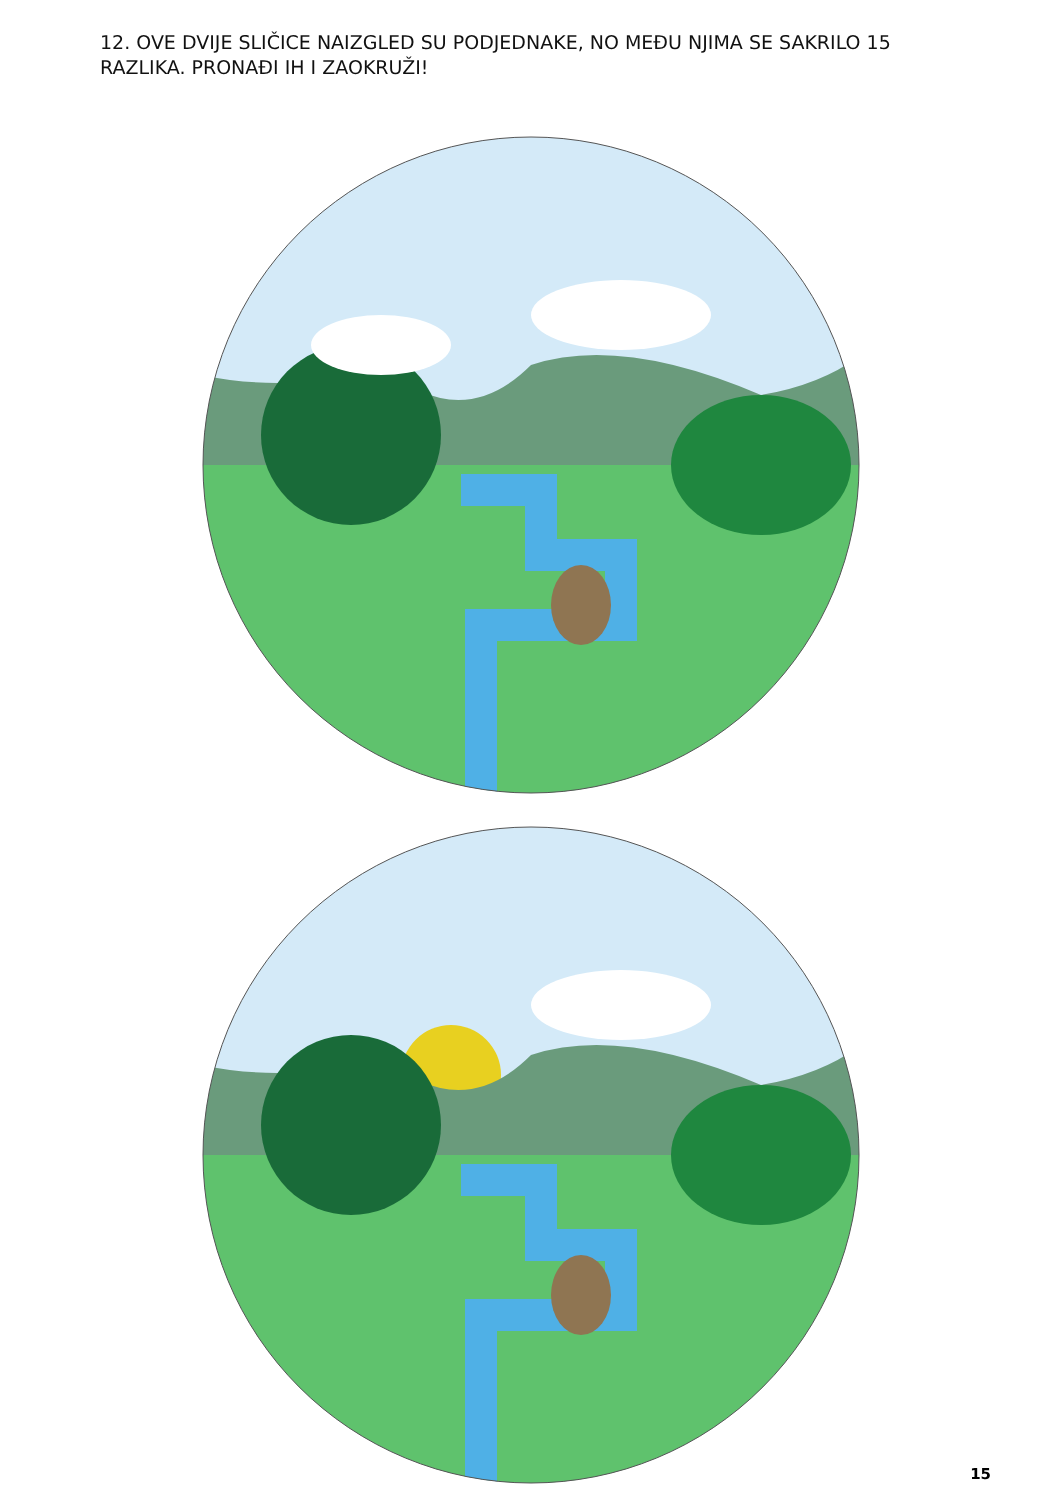12. OVE DVIJE SLIČICE NAIZGLED SU PODJEDNAKE, NO MEĐU NJIMA SE SAKRILO 15 RAZLIKA. PRONAĐI IH I ZAOKRUŽI!
15